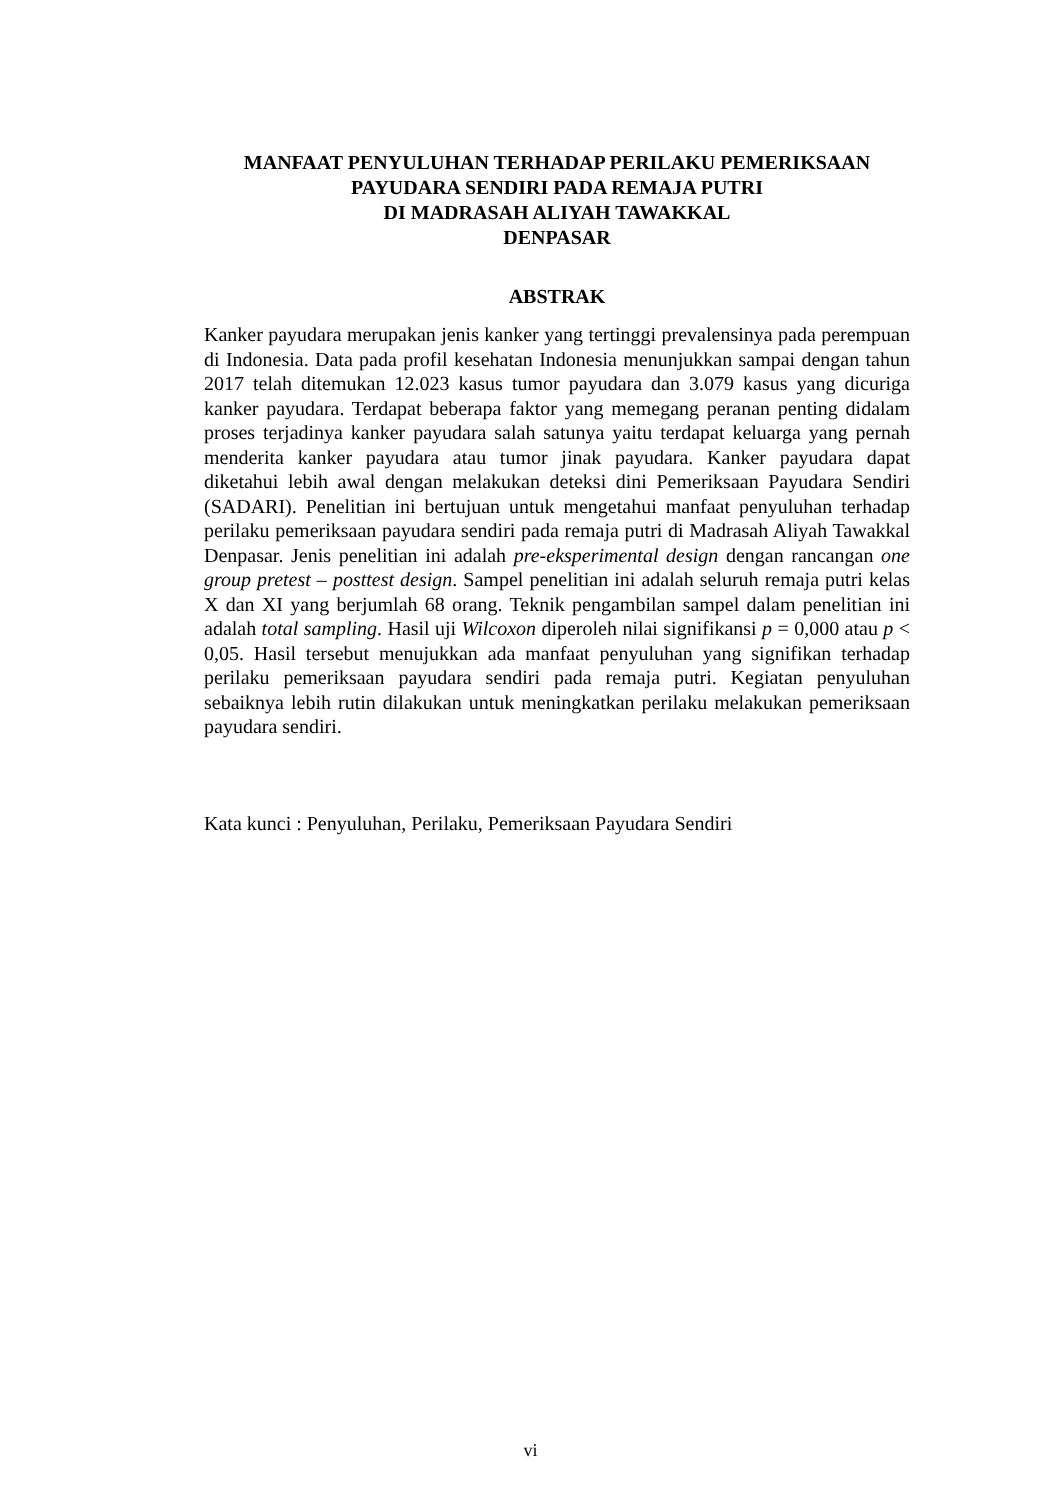MANFAAT PENYULUHAN TERHADAP PERILAKU PEMERIKSAAN
PAYUDARA SENDIRI PADA REMAJA PUTRI
DI MADRASAH ALIYAH TAWAKKAL
DENPASAR
ABSTRAK
Kanker payudara merupakan jenis kanker yang tertinggi prevalensinya pada perempuan di Indonesia. Data pada profil kesehatan Indonesia menunjukkan sampai dengan tahun 2017 telah ditemukan 12.023 kasus tumor payudara dan 3.079 kasus yang dicuriga kanker payudara. Terdapat beberapa faktor yang memegang peranan penting didalam proses terjadinya kanker payudara salah satunya yaitu terdapat keluarga yang pernah menderita kanker payudara atau tumor jinak payudara. Kanker payudara dapat diketahui lebih awal dengan melakukan deteksi dini Pemeriksaan Payudara Sendiri (SADARI). Penelitian ini bertujuan untuk mengetahui manfaat penyuluhan terhadap perilaku pemeriksaan payudara sendiri pada remaja putri di Madrasah Aliyah Tawakkal Denpasar. Jenis penelitian ini adalah pre-eksperimental design dengan rancangan one group pretest – posttest design. Sampel penelitian ini adalah seluruh remaja putri kelas X dan XI yang berjumlah 68 orang. Teknik pengambilan sampel dalam penelitian ini adalah total sampling. Hasil uji Wilcoxon diperoleh nilai signifikansi p = 0,000 atau p < 0,05. Hasil tersebut menujukkan ada manfaat penyuluhan yang signifikan terhadap perilaku pemeriksaan payudara sendiri pada remaja putri. Kegiatan penyuluhan sebaiknya lebih rutin dilakukan untuk meningkatkan perilaku melakukan pemeriksaan payudara sendiri.
Kata kunci : Penyuluhan, Perilaku, Pemeriksaan Payudara Sendiri
vi